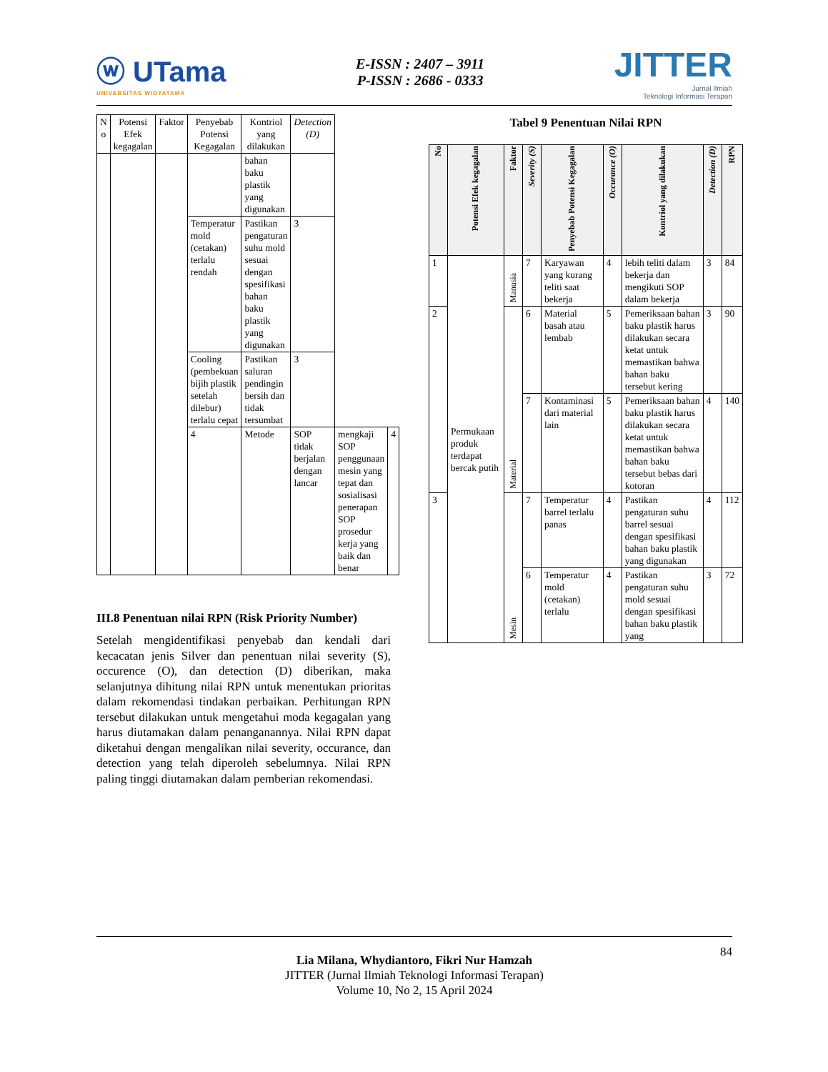ⓦ UTama
UNIVERSITAS WIDYATAMA
E-ISSN : 2407 – 3911
P-ISSN : 2686 - 0333
JITTER
Jurnal Ilmiah
Teknologi Informasi Terapan
| N o | Potensi Efek kegagalan | Faktor | Penyebab Potensi Kegagalan | Kontriol yang dilakukan | Detection (D) | | |
| --- | --- | --- | --- | --- | --- | --- | --- |
| | | | | bahan baku plastik yang digunakan | | | |
| | | | Temperatur mold (cetakan) terlalu rendah | Pastikan pengaturan suhu mold sesuai dengan spesifikasi bahan baku plastik yang digunakan | 3 | | |
| | | | Cooling (pembekuan bijih plastik setelah dilebur) terlalu cepat | Pastikan saluran pendingin bersih dan tidak tersumbat | 3 | | |
| | | | 4 | Metode | SOP tidak berjalan dengan lancar | mengkaji SOP penggunaan mesin yang tepat dan sosialisasi penerapan SOP prosedur kerja yang baik dan benar | 4 |
III.8 Penentuan nilai RPN (Risk Priority Number)
Setelah mengidentifikasi penyebab dan kendali dari kecacatan jenis Silver dan penentuan nilai severity (S), occurence (O), dan detection (D) diberikan, maka selanjutnya dihitung nilai RPN untuk menentukan prioritas dalam rekomendasi tindakan perbaikan. Perhitungan RPN tersebut dilakukan untuk mengetahui moda kegagalan yang harus diutamakan dalam penanganannya. Nilai RPN dapat diketahui dengan mengalikan nilai severity, occurance, dan detection yang telah diperoleh sebelumnya. Nilai RPN paling tinggi diutamakan dalam pemberian rekomendasi.
Tabel 9 Penentuan Nilai RPN
| No | Potensi Efek kegagalan | Faktor | Severity (S) | Penyebab Potensi Kegagalan | Occurance (O) | Kontriol yang dilakukan | Detection (D) | RPN |
| --- | --- | --- | --- | --- | --- | --- | --- | --- |
| 1 | Permukaan produk terdapat bercak putih | Manusia | 7 | Karyawan yang kurang teliti saat bekerja | 4 | lebih teliti dalam bekerja dan mengikuti SOP dalam bekerja | 3 | 84 |
| 2 | | Material | 6 | Material basah atau lembab | 5 | Pemeriksaan bahan baku plastik harus dilakukan secara ketat untuk memastikan bahwa bahan baku tersebut kering | 3 | 90 |
| | | | 7 | Kontaminasi dari material lain | 5 | Pemeriksaan bahan baku plastik harus dilakukan secara ketat untuk memastikan bahwa bahan baku tersebut bebas dari kotoran | 4 | 140 |
| 3 | | Mesin | 7 | Temperatur barrel terlalu panas | 4 | Pastikan pengaturan suhu barrel sesuai dengan spesifikasi bahan baku plastik yang digunakan | 4 | 112 |
| | | | 6 | Temperatur mold (cetakan) terlalu | 4 | Pastikan pengaturan suhu mold sesuai dengan spesifikasi bahan baku plastik yang | 3 | 72 |
84
Lia Milana, Whydiantoro, Fikri Nur Hamzah
JITTER (Jurnal Ilmiah Teknologi Informasi Terapan)
Volume 10, No 2, 15 April 2024